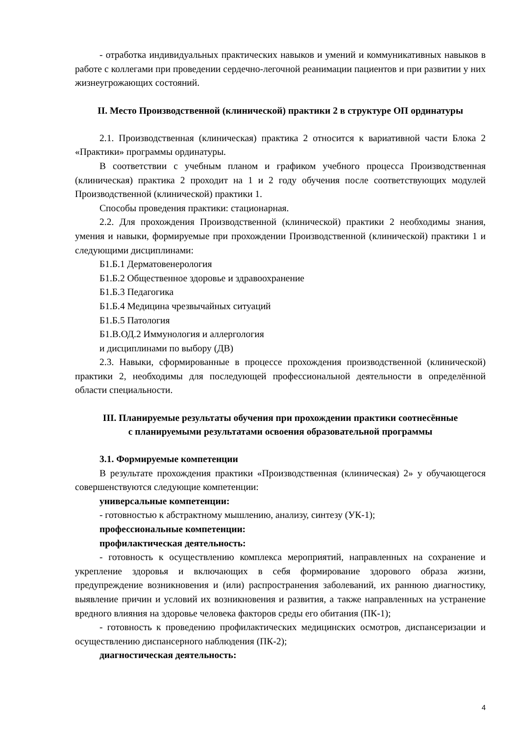- отработка индивидуальных практических навыков и умений и коммуникативных навыков в работе с коллегами при проведении сердечно-легочной реанимации пациентов и при развитии у них жизнеугрожающих состояний.
II. Место Производственной (клинической) практики 2 в структуре ОП ординатуры
2.1. Производственная (клиническая) практика 2 относится к вариативной части Блока 2 «Практики» программы ординатуры.
В соответствии с учебным планом и графиком учебного процесса Производственная (клиническая) практика 2 проходит на 1 и 2 году обучения после соответствующих модулей Производственной (клинической) практики 1.
Способы проведения практики: стационарная.
2.2. Для прохождения Производственной (клинической) практики 2 необходимы знания, умения и навыки, формируемые при прохождении Производственной (клинической) практики 1 и следующими дисциплинами:
Б1.Б.1 Дерматовенерология
Б1.Б.2 Общественное здоровье и здравоохранение
Б1.Б.3 Педагогика
Б1.Б.4 Медицина чрезвычайных ситуаций
Б1.Б.5 Патология
Б1.В.ОД.2 Иммунология и аллергология
и дисциплинами по выбору (ДВ)
2.3. Навыки, сформированные в процессе прохождения производственной (клинической) практики 2, необходимы для последующей профессиональной деятельности в определённой области специальности.
III. Планируемые результаты обучения при прохождении практики соотнесённые
с планируемыми результатами освоения образовательной программы
3.1. Формируемые компетенции
В результате прохождения практики «Производственная (клиническая) 2» у обучающегося совершенствуются следующие компетенции:
универсальные компетенции:
- готовностью к абстрактному мышлению, анализу, синтезу (УК-1);
профессиональные компетенции:
профилактическая деятельность:
- готовность к осуществлению комплекса мероприятий, направленных на сохранение и укрепление здоровья и включающих в себя формирование здорового образа жизни, предупреждение возникновения и (или) распространения заболеваний, их раннюю диагностику, выявление причин и условий их возникновения и развития, а также направленных на устранение вредного влияния на здоровье человека факторов среды его обитания (ПК-1);
- готовность к проведению профилактических медицинских осмотров, диспансеризации и осуществлению диспансерного наблюдения (ПК-2);
диагностическая деятельность:
4